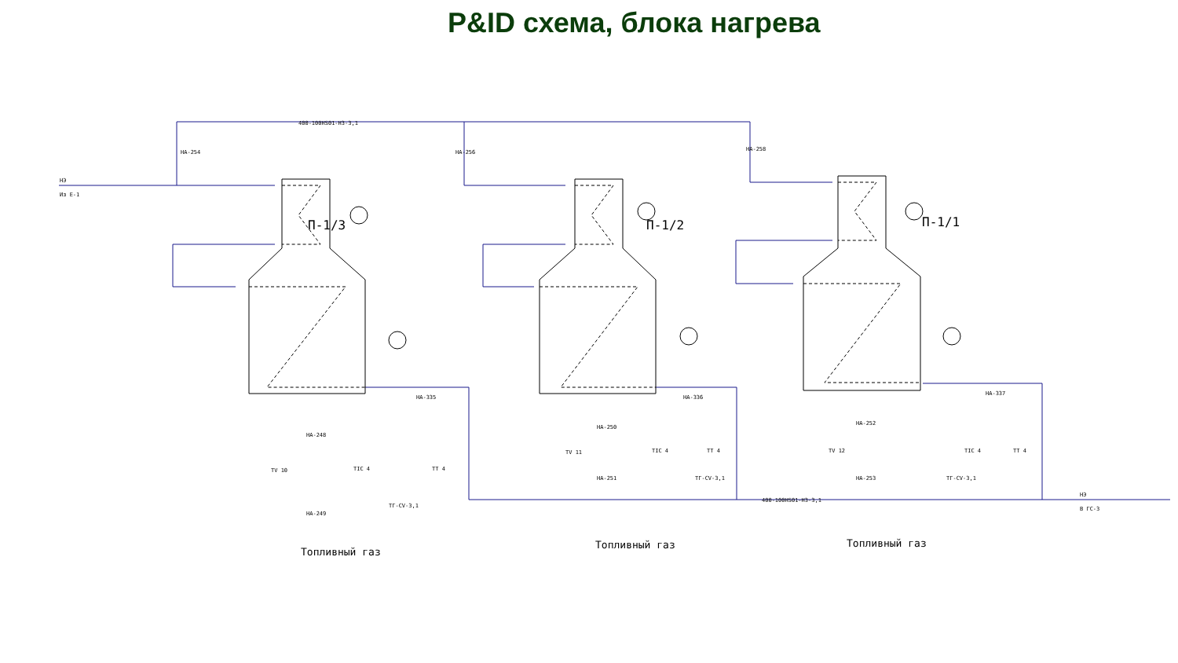P&ID схема, блока нагрева
П-1/3
П-1/2
П-1/1
400-100HS01-Н3-3,1
400-100HS01-Н3-3,1
НЭ
Из Е-1
НЭ
В ГС-3
НА-254
НА-256
НА-258
НА-335
НА-336
НА-337
НА-248
НА-249
НА-250
НА-251
НА-252
НА-253
TV 10
TIC 4
TT 4
TV 11
TIC 4
TT 4
TV 12
TIC 4
TT 4
ТГ-CV-3,1
ТГ-CV-3,1
ТГ-CV-3,1
Топливный газ
Топливный газ
Топливный газ